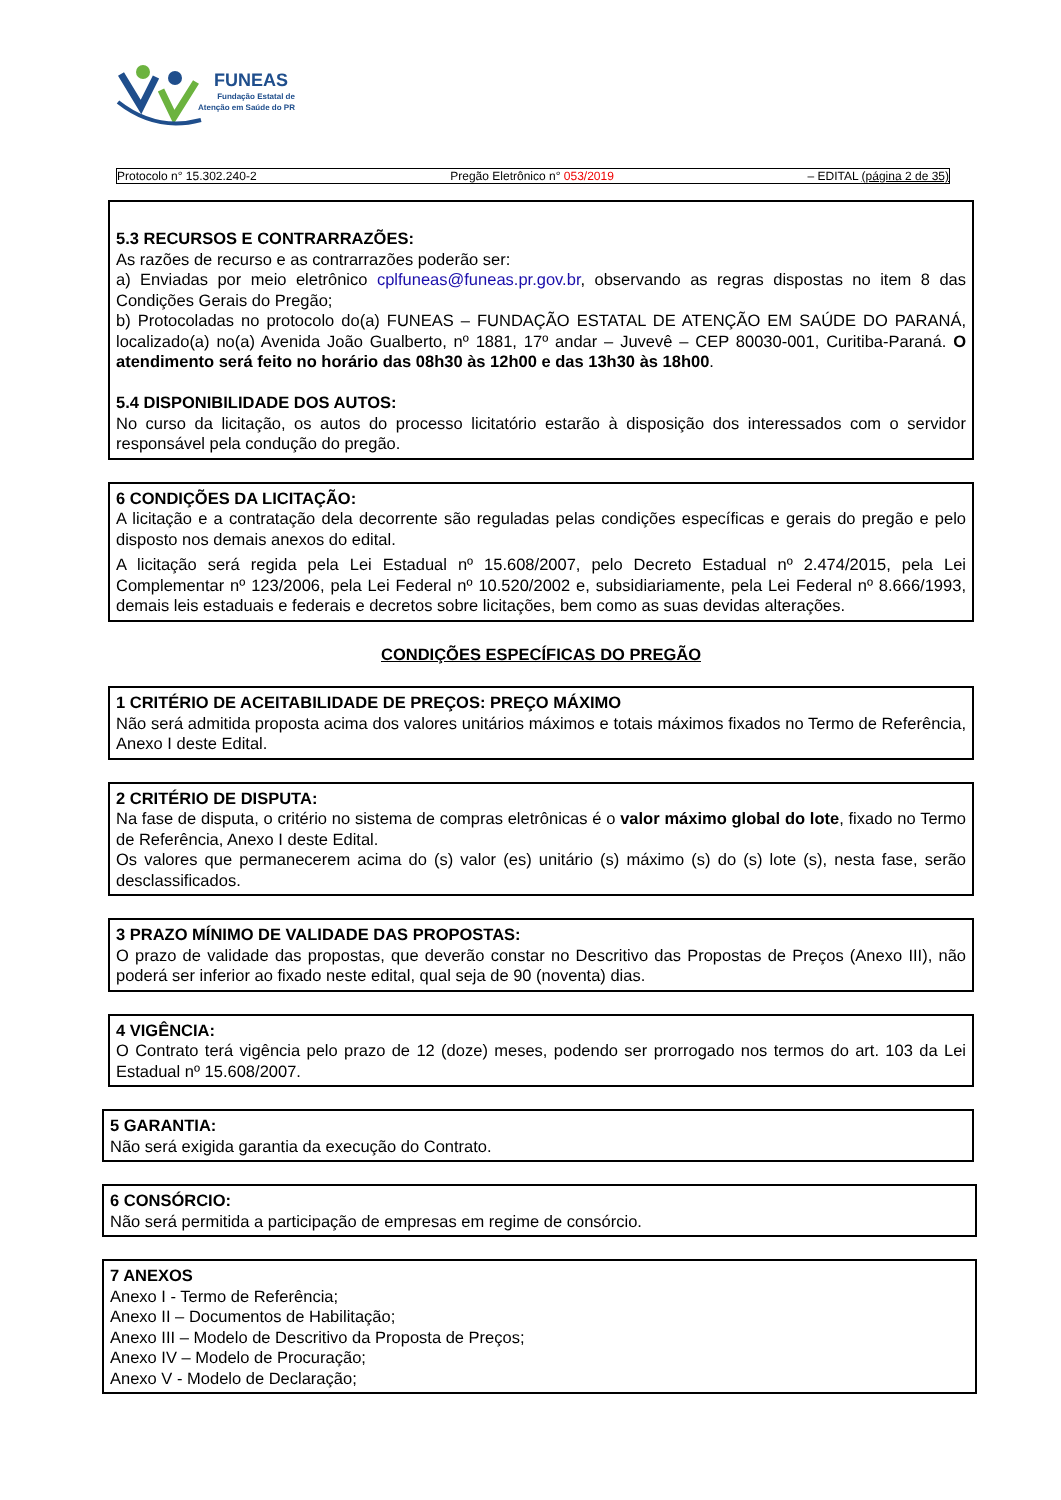FUNEAS
Fundação Estatal de
Atenção em Saúde do PR
Protocolo n° 15.302.240-2 Pregão Eletrônico n° 053/2019 – EDITAL (página 2 de 35)
5.3 RECURSOS E CONTRARRAZÕES:
As razões de recurso e as contrarrazões poderão ser:
a) Enviadas por meio eletrônico cplfuneas@funeas.pr.gov.br, observando as regras dispostas no item 8 das Condições Gerais do Pregão;
b) Protocoladas no protocolo do(a) FUNEAS – FUNDAÇÃO ESTATAL DE ATENÇÃO EM SAÚDE DO PARANÁ, localizado(a) no(a) Avenida João Gualberto, nº 1881, 17º andar – Juvevê – CEP 80030-001, Curitiba-Paraná. O atendimento será feito no horário das 08h30 às 12h00 e das 13h30 às 18h00.
5.4 DISPONIBILIDADE DOS AUTOS:
No curso da licitação, os autos do processo licitatório estarão à disposição dos interessados com o servidor responsável pela condução do pregão.
6 CONDIÇÕES DA LICITAÇÃO:
A licitação e a contratação dela decorrente são reguladas pelas condições específicas e gerais do pregão e pelo disposto nos demais anexos do edital.
A licitação será regida pela Lei Estadual nº 15.608/2007, pelo Decreto Estadual nº 2.474/2015, pela Lei Complementar nº 123/2006, pela Lei Federal nº 10.520/2002 e, subsidiariamente, pela Lei Federal nº 8.666/1993, demais leis estaduais e federais e decretos sobre licitações, bem como as suas devidas alterações.
CONDIÇÕES ESPECÍFICAS DO PREGÃO
1 CRITÉRIO DE ACEITABILIDADE DE PREÇOS: PREÇO MÁXIMO
Não será admitida proposta acima dos valores unitários máximos e totais máximos fixados no Termo de Referência, Anexo I deste Edital.
2 CRITÉRIO DE DISPUTA:
Na fase de disputa, o critério no sistema de compras eletrônicas é o valor máximo global do lote, fixado no Termo de Referência, Anexo I deste Edital.
Os valores que permanecerem acima do (s) valor (es) unitário (s) máximo (s) do (s) lote (s), nesta fase, serão desclassificados.
3 PRAZO MÍNIMO DE VALIDADE DAS PROPOSTAS:
O prazo de validade das propostas, que deverão constar no Descritivo das Propostas de Preços (Anexo III), não poderá ser inferior ao fixado neste edital, qual seja de 90 (noventa) dias.
4 VIGÊNCIA:
O Contrato terá vigência pelo prazo de 12 (doze) meses, podendo ser prorrogado nos termos do art. 103 da Lei Estadual nº 15.608/2007.
5 GARANTIA:
Não será exigida garantia da execução do Contrato.
6 CONSÓRCIO:
Não será permitida a participação de empresas em regime de consórcio.
7 ANEXOS
Anexo I - Termo de Referência;
Anexo II – Documentos de Habilitação;
Anexo III – Modelo de Descritivo da Proposta de Preços;
Anexo IV – Modelo de Procuração;
Anexo V - Modelo de Declaração;